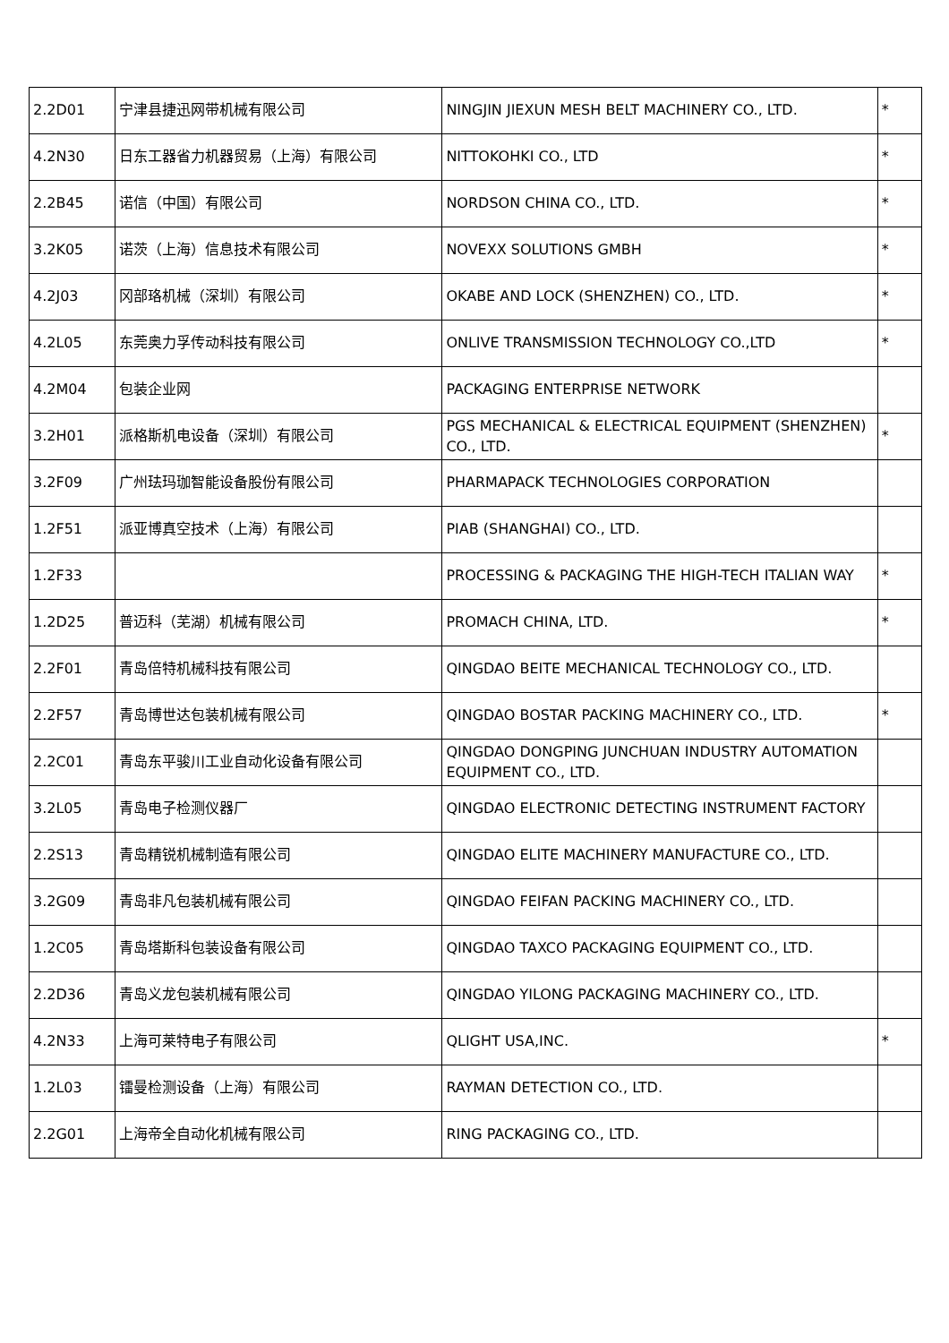| 2.2D01 | 宁津县捷迅网带机械有限公司 | NINGJIN JIEXUN MESH BELT MACHINERY CO., LTD. | * |
| 4.2N30 | 日东工器省力机器贸易（上海）有限公司 | NITTOKOHKI CO., LTD | * |
| 2.2B45 | 诺信（中国）有限公司 | NORDSON CHINA CO., LTD. | * |
| 3.2K05 | 诺茨（上海）信息技术有限公司 | NOVEXX SOLUTIONS GMBH | * |
| 4.2J03 | 冈部珞机械（深圳）有限公司 | OKABE AND LOCK (SHENZHEN) CO., LTD. | * |
| 4.2L05 | 东莞奥力孚传动科技有限公司 | ONLIVE TRANSMISSION TECHNOLOGY CO.,LTD | * |
| 4.2M04 | 包装企业网 | PACKAGING ENTERPRISE NETWORK | |
| 3.2H01 | 派格斯机电设备（深圳）有限公司 | PGS MECHANICAL & ELECTRICAL EQUIPMENT (SHENZHEN) CO., LTD. | * |
| 3.2F09 | 广州珐玛珈智能设备股份有限公司 | PHARMAPACK TECHNOLOGIES CORPORATION | |
| 1.2F51 | 派亚博真空技术（上海）有限公司 | PIAB (SHANGHAI) CO., LTD. | |
| 1.2F33 | | PROCESSING & PACKAGING THE HIGH-TECH ITALIAN WAY | * |
| 1.2D25 | 普迈科（芜湖）机械有限公司 | PROMACH CHINA, LTD. | * |
| 2.2F01 | 青岛倍特机械科技有限公司 | QINGDAO BEITE MECHANICAL TECHNOLOGY CO., LTD. | |
| 2.2F57 | 青岛博世达包装机械有限公司 | QINGDAO BOSTAR PACKING MACHINERY CO., LTD. | * |
| 2.2C01 | 青岛东平骏川工业自动化设备有限公司 | QINGDAO DONGPING JUNCHUAN INDUSTRY AUTOMATION EQUIPMENT CO., LTD. | |
| 3.2L05 | 青岛电子检测仪器厂 | QINGDAO ELECTRONIC DETECTING INSTRUMENT FACTORY | |
| 2.2S13 | 青岛精锐机械制造有限公司 | QINGDAO ELITE MACHINERY MANUFACTURE CO., LTD. | |
| 3.2G09 | 青岛非凡包装机械有限公司 | QINGDAO FEIFAN PACKING MACHINERY CO., LTD. | |
| 1.2C05 | 青岛塔斯科包装设备有限公司 | QINGDAO TAXCO PACKAGING EQUIPMENT CO., LTD. | |
| 2.2D36 | 青岛义龙包装机械有限公司 | QINGDAO YILONG PACKAGING MACHINERY CO., LTD. | |
| 4.2N33 | 上海可莱特电子有限公司 | QLIGHT USA,INC. | * |
| 1.2L03 | 镭曼检测设备（上海）有限公司 | RAYMAN DETECTION CO., LTD. | |
| 2.2G01 | 上海帝全自动化机械有限公司 | RING PACKAGING CO., LTD. | |